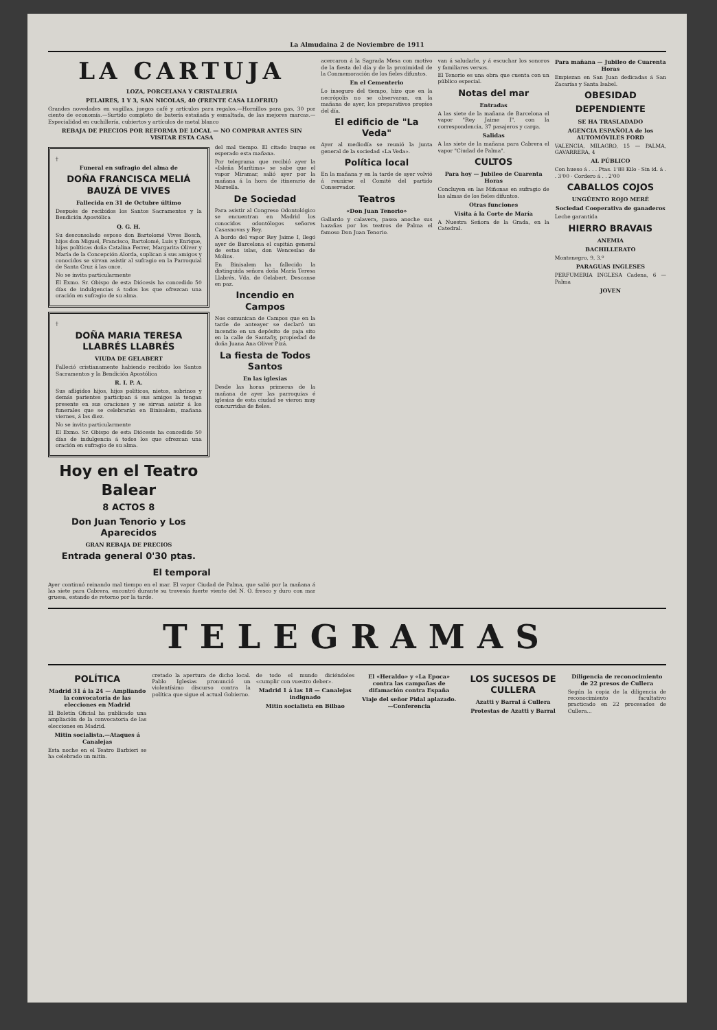La Almudaina 2 de Noviembre de 1911
LA CARTUJA
LOZA, PORCELANA Y CRISTALERIA
PELAIRES, 1 Y 3, SAN NICOLAS, 40 (FRENTE CASA LLOFRIU)
Grandes novedades en vagillas, juegos café y artículos para regalos.—Hornillos para gas, 30 por ciento de economía.—Surtido completo de batería estañada y esmaltada, de las mejores marcas.—Especialidad en cuchillería, cubiertos y artículos de metal blanco
REBAJA DE PRECIOS POR REFORMA DE LOCAL — NO COMPRAR ANTES SIN VISITAR ESTA CASA
†
Funeral en sufragio del alma de
DOÑA FRANCISCA MELIÁ BAUZÁ DE VIVES
Fallecida en 31 de Octubre último
Después de recibidos los Santos Sacramentos y la Bendición Apostólica
Q. G. H.
Su desconsolado esposo don Bartolomé Vives Bosch, hijos don Miguel, Francisco, Bartolomé, Luis y Enrique, hijas políticas doña Catalina Ferrer, Margarita Oliver y María de la Concepción Alorda, suplican á sus amigos y conocidos se sirvan asistir al sufragio en la Parroquial de Santa Cruz á las once.
No se invita particularmente
El Exmo. Sr. Obispo de esta Diócesis ha concedido 50 días de indulgencias á todos los que ofrezcan una oración en sufragio de su alma.
†
DOÑA MARIA TERESA LLABRÉS LLABRÉS
VIUDA DE GELABERT
Falleció cristianamente habiendo recibido los Santos Sacramentos y la Bendición Apostólica
R. I. P. A.
Sus afligidos hijos, hijos políticos, nietos, sobrinos y demás parientes participan á sus amigos la tengan presente en sus oraciones y se sirvan asistir á los funerales que se celebrarán en Binisalem, mañana viernes, á las diez.
No se invita particularmente
El Exmo. Sr. Obispo de esta Diócesis ha concedido 50 días de indulgencia á todos los que ofrezcan una oración en sufragio de su alma.
Hoy en el Teatro Balear
8 ACTOS 8
Don Juan Tenorio y Los Aparecidos
GRAN REBAJA DE PRECIOS
Entrada general 0'30 ptas.
del mal tiempo. El citado buque es esperado esta mañana.
Por telegrama que recibió ayer la «Isleña Marítima» se sabe que el vapor Miramar, salió ayer por la mañana á la hora de itinerario de Marsella.
De Sociedad
Para asistir al Congreso Odontológico se encuentran en Madrid los conocidos odontólogos señores Casasnovas y Rey.
A bordo del vapor Rey Jaime I, llegó ayer de Barcelona el capitán general de estas islas, don Wenceslao de Molins.
En Binisalem ha fallecido la distinguida señora doña María Teresa Llabrés, Vda. de Gelabert. Descanse en paz.
Incendio en Campos
Nos comunican de Campos que en la tarde de anteayer se declaró un incendio en un depósito de paja sito en la calle de Santañy, propiedad de doña Juana Ana Oliver Pizá.
La fiesta de Todos Santos
En las iglesias
Desde las horas primeras de la mañana de ayer las parroquias é iglesias de esta ciudad se vieron muy concurridas de fieles.
El temporal
Ayer continuó reinando mal tiempo en el mar. El vapor Ciudad de Palma, que salió por la mañana á las siete para Cabrera, encontró durante su travesía fuerte viento del N. O. fresco y duro con mar gruesa, estando de retorno por la tarde.
acercaron á la Sagrada Mesa con motivo de la fiesta del día y de la proximidad de la Conmemoración de los fieles difuntos.
En el Cementerio
Lo inseguro del tiempo, hizo que en la necrópolis no se observaran, en la mañana de ayer, los preparativos propios del día.
El edificio de "La Veda"
Ayer al mediodía se reunió la junta general de la sociedad «La Veda».
Política local
En la mañana y en la tarde de ayer volvió á reunirse el Comité del partido Conservador.
Teatros
«Don Juan Tenorio»
Gallardo y calavera, pasea anoche sus hazañas por los teatros de Palma el famoso Don Juan Tenorio.
van á saludarle, y á escuchar los sonoros y familiares versos.
El Tenorio es una obra que cuenta con un público especial.
Notas del mar
Entradas
A las siete de la mañana de Barcelona el vapor "Rey Jaime I", con la correspondencia, 37 pasajeros y carga.
Salidas
A las siete de la mañana para Cabrera el vapor "Ciudad de Palma".
CULTOS
Para hoy — Jubileo de Cuarenta Horas
Concluyen en las Miñonas en sufragio de las almas de los fieles difuntos.
Otras funciones
Visita á la Corte de María
A Nuestra Señora de la Grada, en la Catedral.
Para mañana — Jubileo de Cuarenta Horas
Empiezan en San Juan dedicadas á San Zacarías y Santa Isabel.
OBESIDAD
DEPENDIENTE
SE HA TRASLADADO
AGENCIA ESPAÑOLA de los AUTOMÓVILES FORD
VALENCIA, MILAGRO, 15 — PALMA, GAVARRERA, 4
AL PÚBLICO
Con hueso á . . . Ptas. 1'88 Kilo · Sin íd. á . . 3'00 · Cordero á . . 2'00
CABALLOS COJOS
UNGÜENTO ROJO MERÉ
Sociedad Cooperativa de ganaderos
Leche garantida
HIERRO BRAVAIS
ANEMIA
BACHILLERATO
Montenegro, 9, 3.º
PARAGUAS INGLESES
PERFUMERIA INGLESA Cadena, 6 —Palma
JOVEN
TELEGRAMAS
POLÍTICA
Madrid 31 á la 24 — Ampliando la convocatoria de las elecciones en Madrid
El Boletín Oficial ha publicado una ampliación de la convocatoria de las elecciones en Madrid.
Mitin socialista.—Ataques á Canalejas
Esta noche en el Teatro Barbieri se ha celebrado un mitin.
cretado la apertura de dicho local. Pablo Iglesias pronunció un violentísimo discurso contra la política que sigue el actual Gobierno.
de todo el mundo diciéndoles «cumplir con vuestro deber».
Madrid 1 á las 18 — Canalejas indignado
Mitin socialista en Bilbao
El «Heraldo» y «La Epoca» contra las campañas de difamación contra España
Viaje del señor Pidal aplazado.—Conferencia
LOS SUCESOS DE CULLERA
Azatti y Barral á Cullera
Protestas de Azatti y Barral
Diligencia de reconocimiento de 22 presos de Cullera
Según la copia de la diligencia de reconocimiento facultativo practicado en 22 procesados de Cullera...